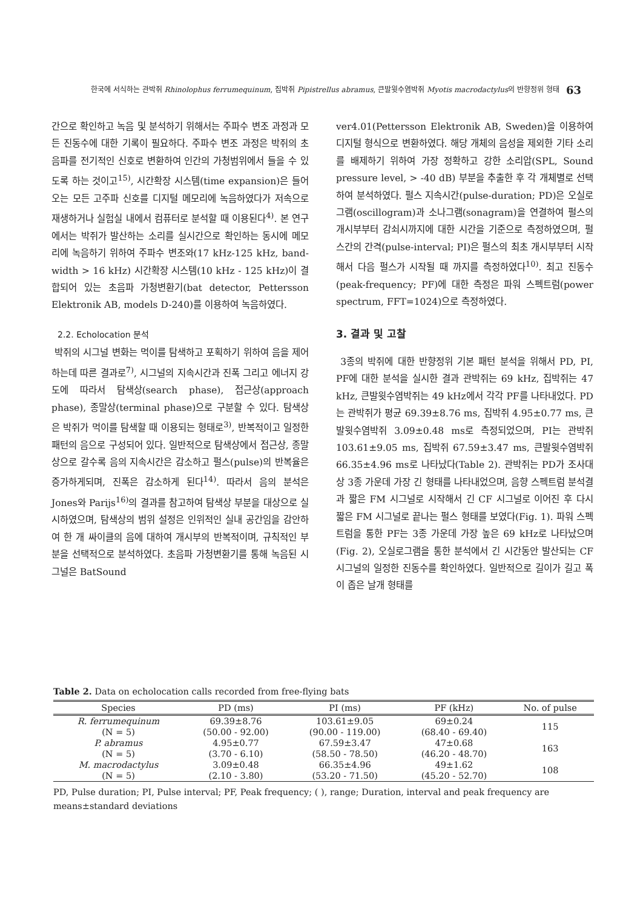한국에 서식하는 관박쥐 Rhinolophus ferrumequinum, 집박쥐 Pipistrellus abramus, 큰발윗수염박쥐 Myotis macrodactylus의 반향정위 형태 63
간으로 확인하고 녹음 및 분석하기 위해서는 주파수 변조 과정과 모든 진동수에 대한 기록이 필요하다. 주파수 변조 과정은 박쥐의 초음파를 전기적인 신호로 변환하여 인간의 가청범위에서 들을 수 있도록 하는 것이고<sup>15)</sup>, 시간확장 시스템(time expansion)은 들어오는 모든 고주파 신호를 디지털 메모리에 녹음하였다가 저속으로 재생하거나 실험실 내에서 컴퓨터로 분석할 때 이용된다<sup>4)</sup>. 본 연구에서는 박쥐가 발산하는 소리를 실시간으로 확인하는 동시에 메모리에 녹음하기 위하여 주파수 변조와(17 kHz-125 kHz, band-width > 16 kHz) 시간확장 시스템(10 kHz - 125 kHz)이 결합되어 있는 초음파 가청변환기(bat detector, Pettersson Elektronik AB, models D-240)를 이용하여 녹음하였다.
2.2. Echolocation 분석
박쥐의 시그널 변화는 먹이를 탐색하고 포획하기 위하여 음을 제어하는데 따른 결과로<sup>7)</sup>, 시그널의 지속시간과 진폭 그리고 에너지 강도에 따라서 탐색상(search phase), 접근상(approach phase), 종말상(terminal phase)으로 구분할 수 있다. 탐색상은 박쥐가 먹이를 탐색할 때 이용되는 형태로<sup>3)</sup>, 반복적이고 일정한 패턴의 음으로 구성되어 있다. 일반적으로 탐색상에서 접근상, 종말상으로 갈수록 음의 지속시간은 감소하고 펄스(pulse)의 반복율은 증가하게되며, 진폭은 감소하게 된다<sup>14)</sup>. 따라서 음의 분석은 Jones와 Parijs<sup>16)</sup>의 결과를 참고하여 탐색상 부분을 대상으로 실시하였으며, 탐색상의 범위 설정은 인위적인 실내 공간임을 감안하여 한 개 싸이클의 음에 대하여 개시부의 반복적이며, 규칙적인 부분을 선택적으로 분석하였다. 초음파 가청변환기를 통해 녹음된 시그널은 BatSound
ver4.01(Pettersson Elektronik AB, Sweden)을 이용하여 디지털 형식으로 변환하였다. 해당 개체의 음성을 제외한 기타 소리를 배제하기 위하여 가장 정확하고 강한 소리압(SPL, Sound pressure level, > -40 dB) 부분을 추출한 후 각 개체별로 선택하여 분석하였다. 펄스 지속시간(pulse-duration; PD)은 오실로그램(oscillogram)과 소나그램(sonagram)을 연결하여 펄스의 개시부부터 감쇠시까지에 대한 시간을 기준으로 측정하였으며, 펄스간의 간격(pulse-interval; PI)은 펄스의 최초 개시부부터 시작해서 다음 펄스가 시작될 때 까지를 측정하였다<sup>10)</sup>. 최고 진동수(peak-frequency; PF)에 대한 측정은 파워 스펙트럼(power spectrum, FFT=1024)으로 측정하였다.
3. 결과 및 고찰
3종의 박쥐에 대한 반향정위 기본 패턴 분석을 위해서 PD, PI, PF에 대한 분석을 실시한 결과 관박쥐는 69 kHz, 집박쥐는 47 kHz, 큰발윗수염박쥐는 49 kHz에서 각각 PF를 나타내었다. PD는 관박쥐가 평균 69.39±8.76 ms, 집박쥐 4.95±0.77 ms, 큰발윗수염박쥐 3.09±0.48 ms로 측정되었으며, PI는 관박쥐 103.61±9.05 ms, 집박쥐 67.59±3.47 ms, 큰발윗수염박쥐 66.35±4.96 ms로 나타났다(Table 2). 관박쥐는 PD가 조사대상 3종 가운데 가장 긴 형태를 나타내었으며, 음향 스펙트럼 분석결과 짧은 FM 시그널로 시작해서 긴 CF 시그널로 이어진 후 다시 짧은 FM 시그널로 끝나는 펄스 형태를 보였다(Fig. 1). 파워 스펙트럼을 통한 PF는 3종 가운데 가장 높은 69 kHz로 나타났으며(Fig. 2), 오실로그램을 통한 분석에서 긴 시간동안 발산되는 CF 시그널의 일정한 진동수를 확인하였다. 일반적으로 길이가 길고 폭이 좁은 날개 형태를
Table 2. Data on echolocation calls recorded from free-flying bats
| Species | PD (ms) | PI (ms) | PF (kHz) | No. of pulse |
| --- | --- | --- | --- | --- |
| R. ferrumequinum | 69.39±8.76 | 103.61±9.05 | 69±0.24 | 115 |
| (N = 5) | (50.00 - 92.00) | (90.00 - 119.00) | (68.40 - 69.40) | |
| P. abramus | 4.95±0.77 | 67.59±3.47 | 47±0.68 | 163 |
| (N = 5) | (3.70 - 6.10) | (58.50 - 78.50) | (46.20 - 48.70) | |
| M. macrodactylus | 3.09±0.48 | 66.35±4.96 | 49±1.62 | 108 |
| (N = 5) | (2.10 - 3.80) | (53.20 - 71.50) | (45.20 - 52.70) | |
PD, Pulse duration; PI, Pulse interval; PF, Peak frequency; ( ), range; Duration, interval and peak frequency are means±standard deviations